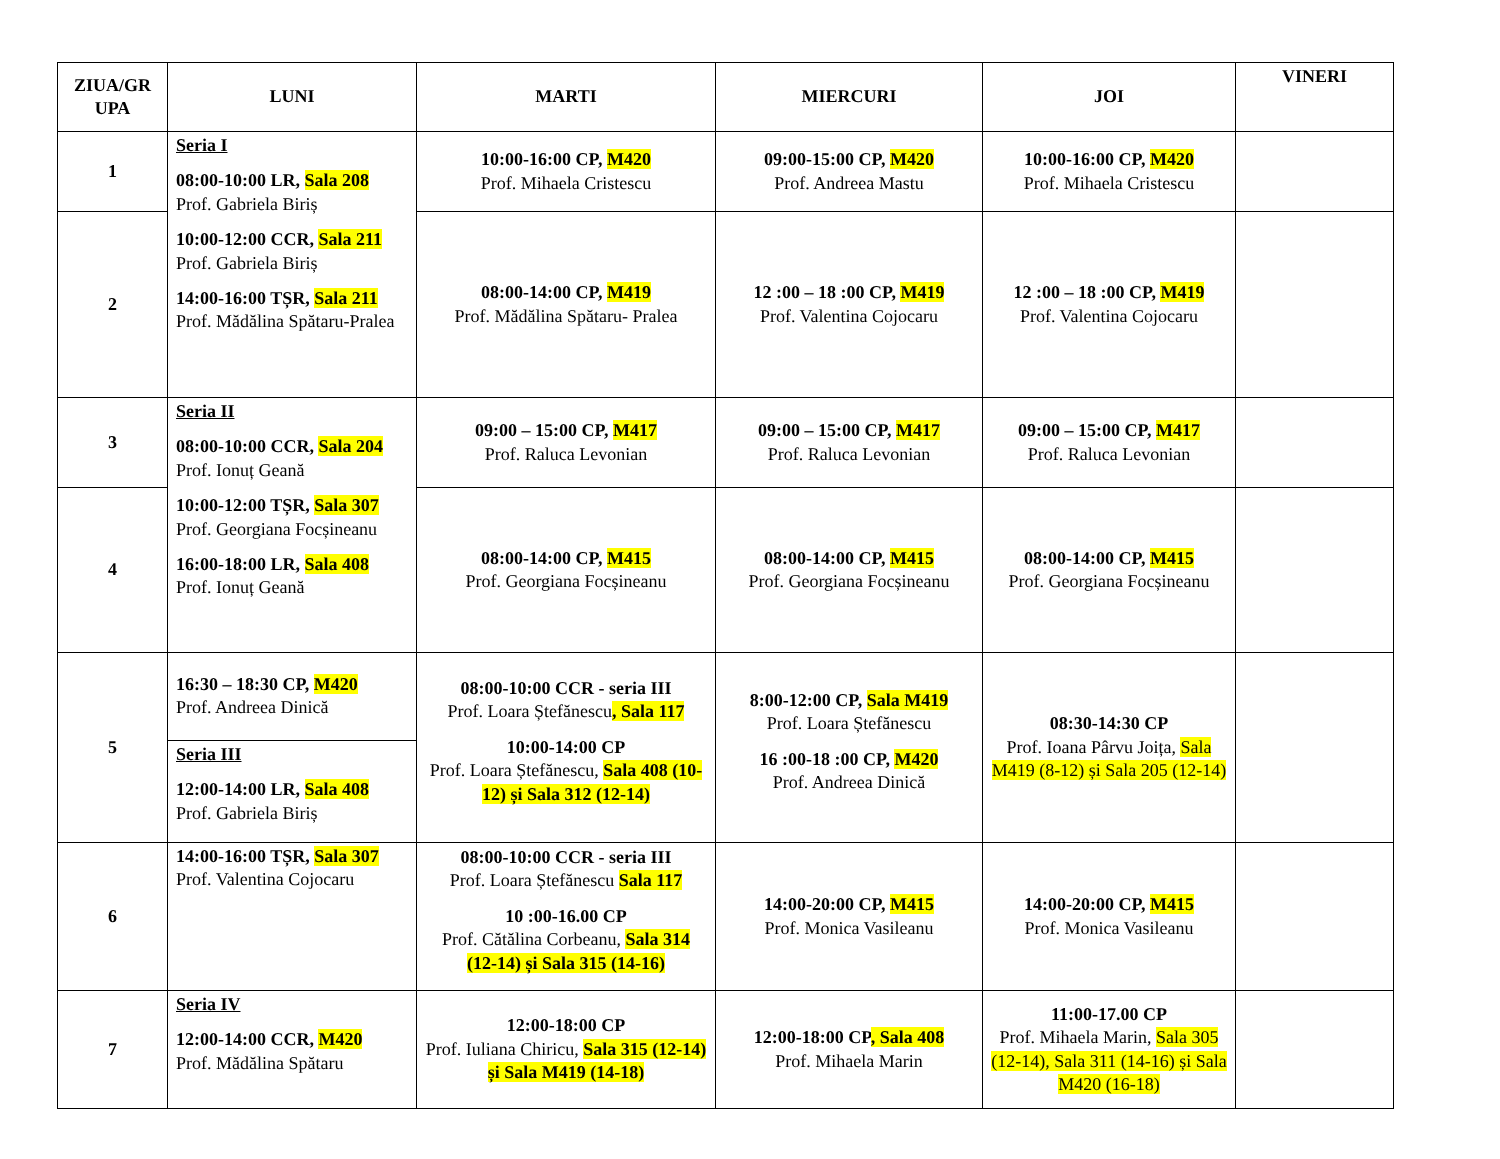| ZIUA/GR UPA | LUNI | MARTI | MIERCURI | JOI | VINERI |
| --- | --- | --- | --- | --- | --- |
| 1 | Seria I 08:00-10:00 LR, Sala 208 Prof. Gabriela Biriș 10:00-12:00 CCR, Sala 211 Prof. Gabriela Biriș 14:00-16:00 TȘR, Sala 211 Prof. Mădălina Spătaru-Pralea | 10:00-16:00 CP, M420 Prof. Mihaela Cristescu | 09:00-15:00 CP, M420 Prof. Andreea Mastu | 10:00-16:00 CP, M420 Prof. Mihaela Cristescu | |
| 2 | | 08:00-14:00 CP, M419 Prof. Mădălina Spătaru- Pralea | 12 :00 – 18 :00 CP, M419 Prof. Valentina Cojocaru | 12 :00 – 18 :00 CP, M419 Prof. Valentina Cojocaru | |
| 3 | Seria II 08:00-10:00 CCR, Sala 204 Prof. Ionuț Geană 10:00-12:00 TȘR, Sala 307 Prof. Georgiana Focșineanu 16:00-18:00 LR, Sala 408 Prof. Ionuț Geană | 09:00 – 15:00 CP, M417 Prof. Raluca Levonian | 09:00 – 15:00 CP, M417 Prof. Raluca Levonian | 09:00 – 15:00 CP, M417 Prof. Raluca Levonian | |
| 4 | | 08:00-14:00 CP, M415 Prof. Georgiana Focșineanu | 08:00-14:00 CP, M415 Prof. Georgiana Focșineanu | 08:00-14:00 CP, M415 Prof. Georgiana Focșineanu | |
| 5 | 16:30 – 18:30 CP, M420 Prof. Andreea Dinică Seria III 12:00-14:00 LR, Sala 408 Prof. Gabriela Biriș | 08:00-10:00 CCR - seria III Prof. Loara Ștefănescu , Sala 117 10:00-14:00 CP Prof. Loara Ștefănescu, Sala 408 (10-12) și Sala 312 (12-14) | 8:00-12:00 CP, Sala M419 Prof. Loara Ștefănescu 16 :00-18 :00 CP, M420 Prof. Andreea Dinică | 08:30-14:30 CP Prof. Ioana Pârvu Joița, Sala M419 (8-12) și Sala 205 (12-14) | |
| 6 | 14:00-16:00 TȘR, Sala 307 Prof. Valentina Cojocaru | 08:00-10:00 CCR - seria III Prof. Loara Ștefănescu Sala 117 10 :00-16.00 CP Prof. Cătălina Corbeanu, Sala 314 (12-14) și Sala 315 (14-16) | 14:00-20:00 CP, M415 Prof. Monica Vasileanu | 14:00-20:00 CP, M415 Prof. Monica Vasileanu | |
| 7 | Seria IV 12:00-14:00 CCR, M420 Prof. Mădălina Spătaru | 12:00-18:00 CP Prof. Iuliana Chiricu, Sala 315 (12-14) și Sala M419 (14-18) | 12:00-18:00 CP , Sala 408 Prof. Mihaela Marin | 11:00-17.00 CP Prof. Mihaela Marin, Sala 305 (12-14), Sala 311 (14-16) și Sala M420 (16-18) | |